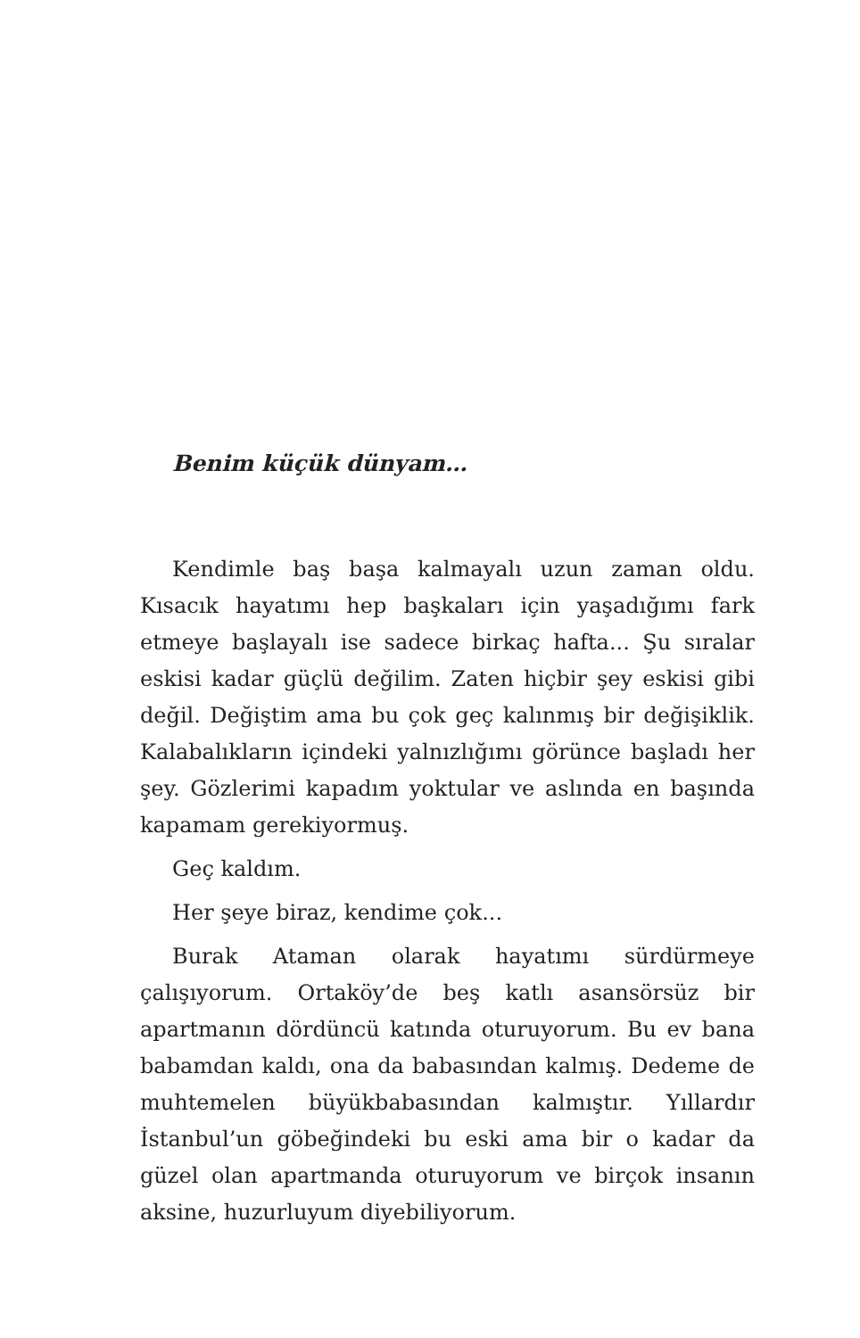Benim küçük dünyam…
Kendimle baş başa kalmayalı uzun zaman oldu. Kısacık hayatımı hep başkaları için yaşadığımı fark etmeye başlayalı ise sadece birkaç hafta... Şu sıralar eskisi kadar güçlü değilim. Zaten hiçbir şey eskisi gibi değil. Değiştim ama bu çok geç kalınmış bir değişiklik. Kalabalıkların içindeki yalnızlığımı görünce başladı her şey. Gözlerimi kapadım yoktular ve aslında en başında kapamam gerekiyormuş.
Geç kaldım.
Her şeye biraz, kendime çok...
Burak Ataman olarak hayatımı sürdürmeye çalışıyorum. Ortaköy’de beş katlı asansörsüz bir apartmanın dördüncü katında oturuyorum. Bu ev bana babamdan kaldı, ona da babasından kalmış. Dedeme de muhtemelen büyükbabasından kalmıştır. Yıllardır İstanbul’un göbeğindeki bu eski ama bir o kadar da güzel olan apartmanda oturuyorum ve birçok insanın aksine, huzurluyum diyebiliyorum.